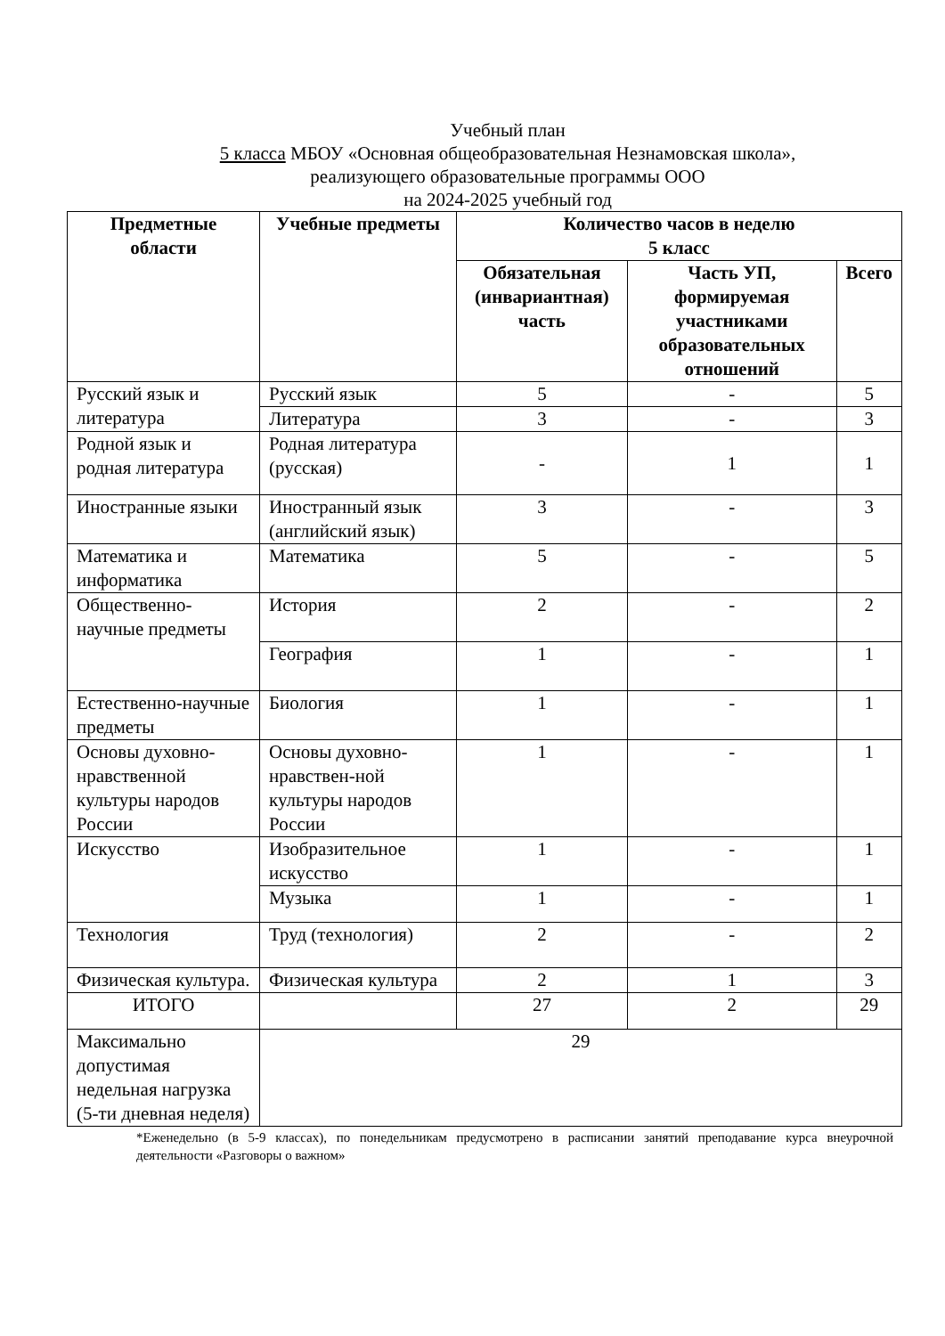Учебный план
5 класса МБОУ «Основная общеобразовательная Незнамовская школа»,
реализующего образовательные программы ООО
на 2024-2025 учебный год
| Предметные области | Учебные предметы | Количество часов в неделю 5 класс | | |
| --- | --- | --- | --- | --- |
| | | Обязательная (инвариантная) часть | Часть УП, формируемая участниками образовательных отношений | Всего |
| Русский язык и литература | Русский язык | 5 | - | 5 |
| | Литература | 3 | - | 3 |
| Родной язык и родная литература | Родная литература (русская) | - | 1 | 1 |
| Иностранные языки | Иностранный язык (английский язык) | 3 | - | 3 |
| Математика и информатика | Математика | 5 | - | 5 |
| Общественно-научные предметы | История | 2 | - | 2 |
| | География | 1 | - | 1 |
| Естественно-научные предметы | Биология | 1 | - | 1 |
| Основы духовно-нравственной культуры народов России | Основы духовно-нравствен-ной культуры народов России | 1 | - | 1 |
| Искусство | Изобразительное искусство | 1 | - | 1 |
| | Музыка | 1 | - | 1 |
| Технология | Труд (технология) | 2 | - | 2 |
| Физическая культура. | Физическая культура | 2 | 1 | 3 |
| ИТОГО | | 27 | 2 | 29 |
| Максимально допустимая недельная нагрузка (5-ти дневная неделя) | 29 | | | |
*Еженедельно (в 5-9 классах), по понедельникам предусмотрено в расписании занятий преподавание курса внеурочной деятельности «Разговоры о важном»